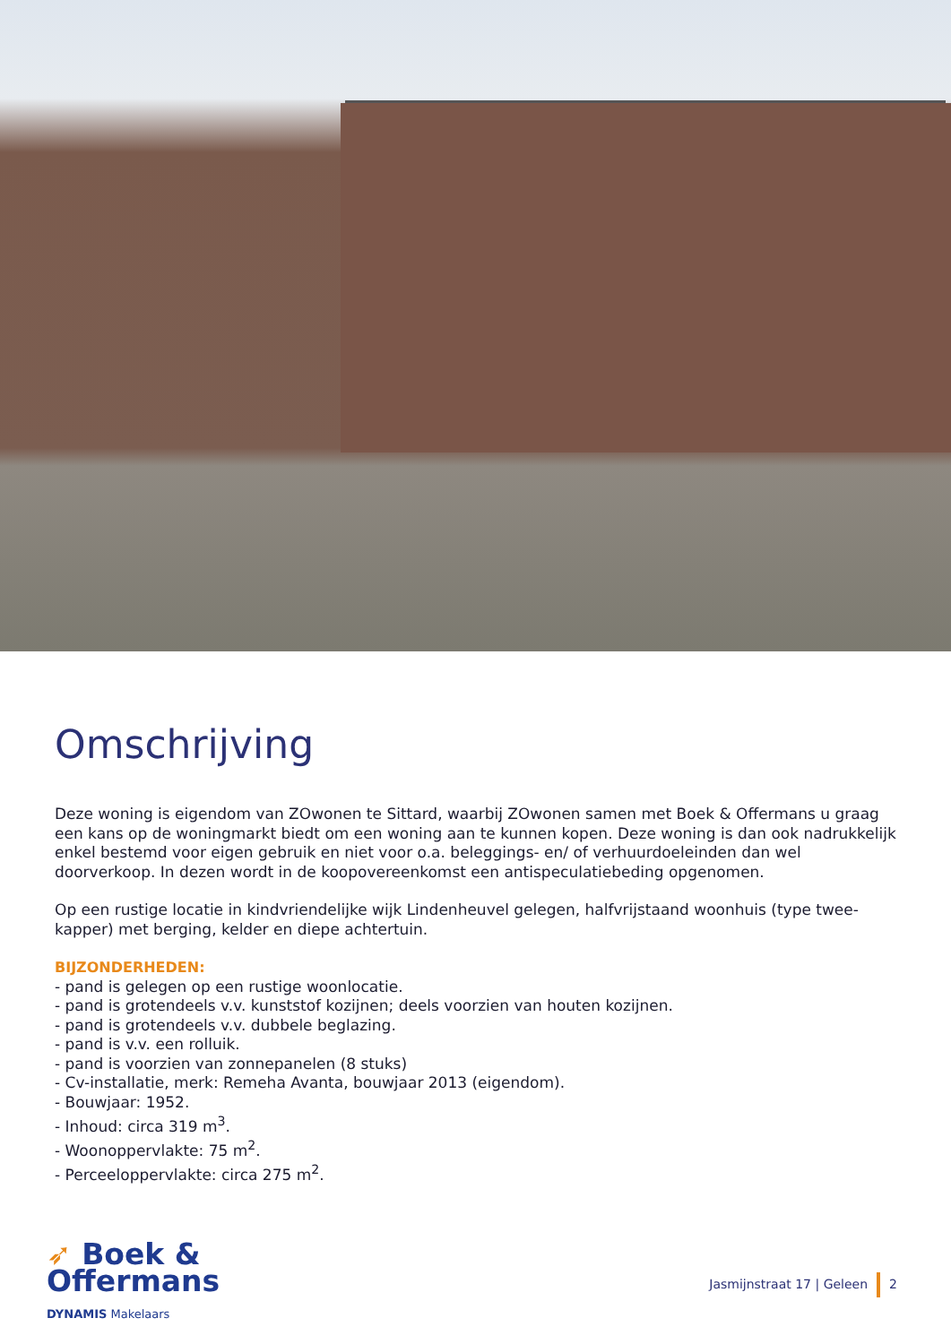Omschrijving
Deze woning is eigendom van ZOwonen te Sittard, waarbij ZOwonen samen met Boek & Offermans u graag een kans op de woningmarkt biedt om een woning aan te kunnen kopen. Deze woning is dan ook nadrukkelijk enkel bestemd voor eigen gebruik en niet voor o.a. beleggings- en/ of verhuurdoeleinden dan wel doorverkoop. In dezen wordt in de koopovereenkomst een antispeculatiebeding opgenomen.
Op een rustige locatie in kindvriendelijke wijk Lindenheuvel gelegen, halfvrijstaand woonhuis (type twee-kapper) met berging, kelder en diepe achtertuin.
BIJZONDERHEDEN:
- pand is gelegen op een rustige woonlocatie.
- pand is grotendeels v.v. kunststof kozijnen; deels voorzien van houten kozijnen.
- pand is grotendeels v.v. dubbele beglazing.
- pand is v.v. een rolluik.
- pand is voorzien van zonnepanelen (8 stuks)
- Cv-installatie, merk: Remeha Avanta, bouwjaar 2013 (eigendom).
- Bouwjaar: 1952.
- Inhoud: circa 319 m<sup>3</sup>.
- Woonoppervlakte: 75 m<sup>2</sup>.
- Perceeloppervlakte: circa 275 m<sup>2</sup>.
➶ Boek &
Offermans
DYNAMIS Makelaars
Jasmijnstraat 17 | Geleen 2